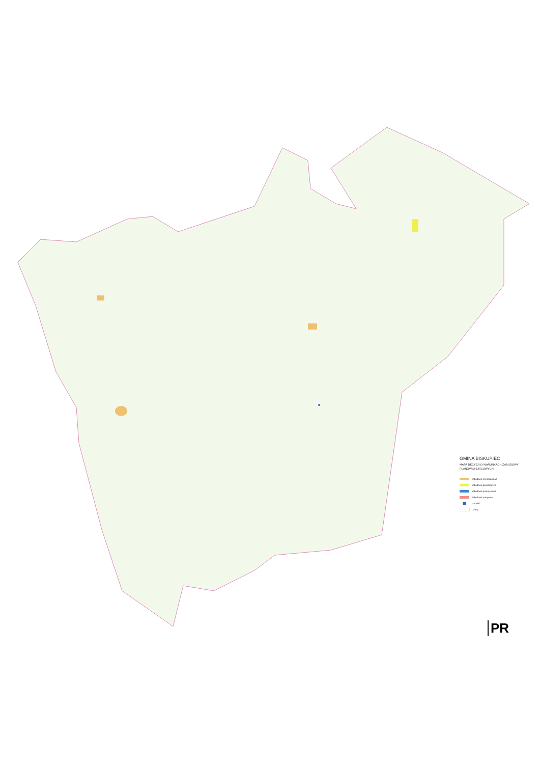GMINA BISKUPIEC
MAPA DECYZJI O WARUNKACH ZABUDOWY
PLANÓW MIEJSCOWYCH
zabudowa mieszkaniowa
zabudowa gospodarcza
zabudowa przemysłowa
zabudowa usługowa
pomniki
plany
PR